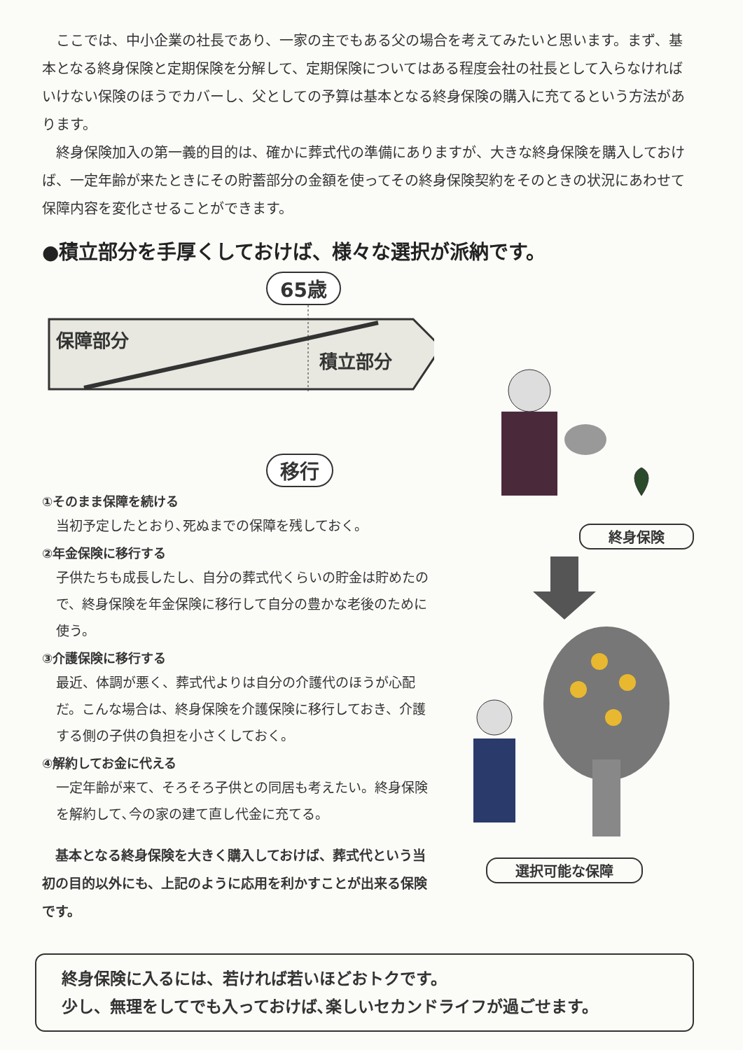ここでは、中小企業の社長であり、一家の主でもある父の場合を考えてみたいと思います。まず、基本となる終身保険と定期保険を分解して、定期保険についてはある程度会社の社長として入らなければいけない保険のほうでカバーし、父としての予算は基本となる終身保険の購入に充てるという方法があります。
終身保険加入の第一義的目的は、確かに葬式代の準備にありますが、大きな終身保険を購入しておけば、一定年齢が来たときにその貯蓄部分の金額を使ってその終身保険契約をそのときの状況にあわせて保障内容を変化させることができます。
●積立部分を手厚くしておけば、様々な選択が派納です。
65歳
保障部分 積立部分
移行
①そのまま保障を続ける
当初予定したとおり､死ぬまでの保障を残しておく。
②年金保険に移行する
子供たちも成長したし、自分の葬式代くらいの貯金は貯めたので、終身保険を年金保険に移行して自分の豊かな老後のために使う。
③介護保険に移行する
最近、体調が悪く、葬式代よりは自分の介護代のほうが心配だ。こんな場合は、終身保険を介護保険に移行しておき、介護する側の子供の負担を小さくしておく。
④解約してお金に代える
一定年齢が来て、そろそろ子供との同居も考えたい。終身保険を解約して､今の家の建て直し代金に充てる。
基本となる終身保険を大きく購入しておけば、葬式代という当初の目的以外にも、上記のように応用を利かすことが出来る保険です。
終身保険
選択可能な保障
終身保険に入るには、若ければ若いほどおトクです。
少し、無理をしてでも入っておけば､楽しいセカンドライフが過ごせます。